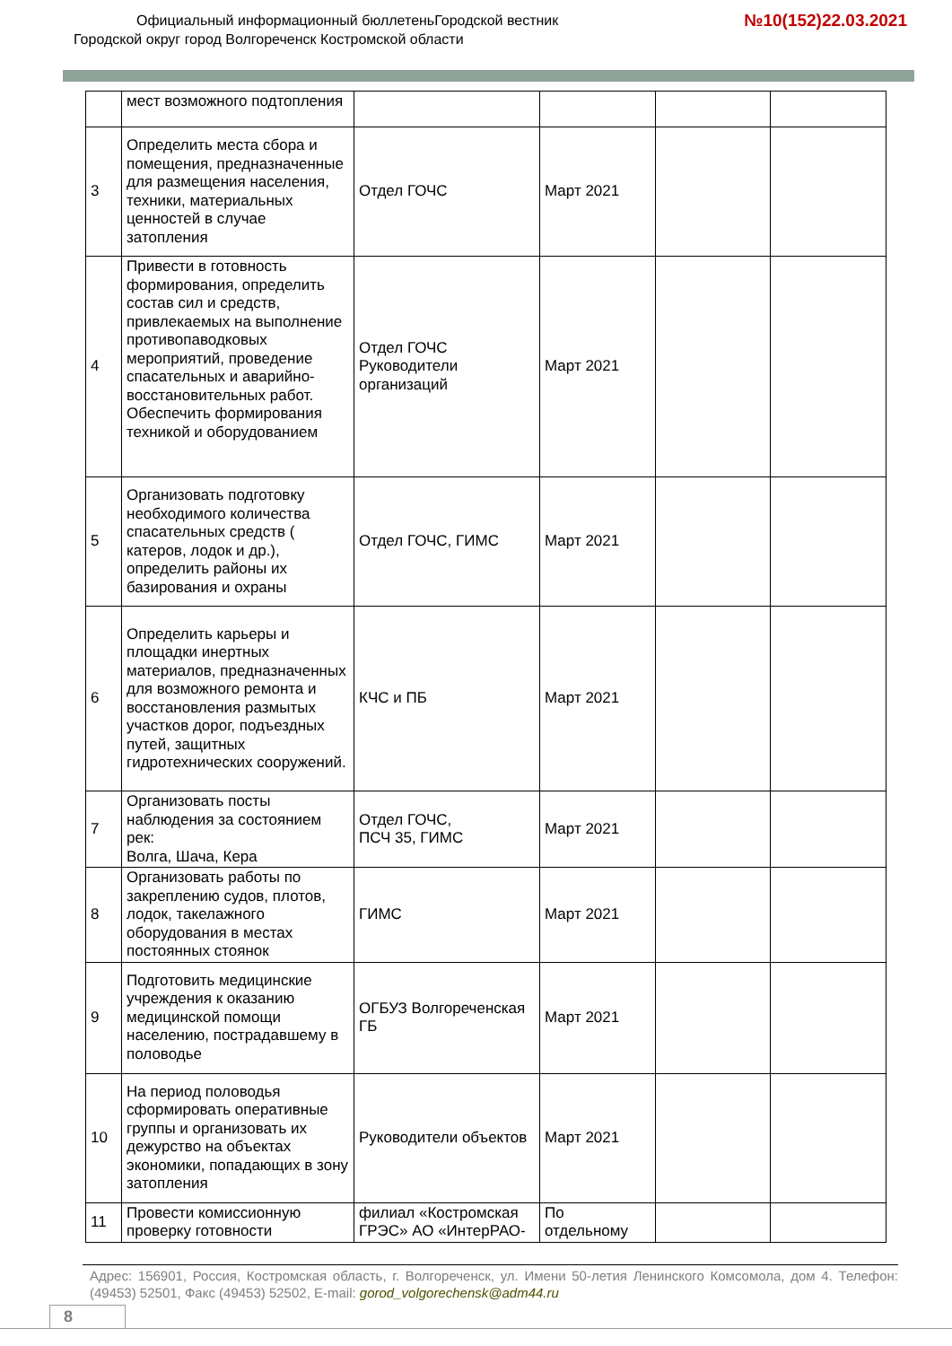Официальный информационный бюллетеньГородской вестник
Городской округ город Волгореченск Костромской области
№10(152)22.03.2021
| | мест возможного подтопления | | | | |
| 3 | Определить места сбора и помещения, предназначенные для размещения населения, техники, материальных ценностей в случае затопления | Отдел ГОЧС | Март 2021 | | |
| 4 | Привести в готовность формирования, определить состав сил и средств, привлекаемых на выполнение противопаводковых мероприятий, проведение спасательных и аварийно-восстановительных работ. Обеспечить формирования техникой и оборудованием | Отдел ГОЧС Руководители организаций | Март 2021 | | |
| 5 | Организовать подготовку необходимого количества спасательных средств ( катеров, лодок и др.), определить районы их базирования и охраны | Отдел ГОЧС, ГИМС | Март 2021 | | |
| 6 | Определить карьеры и площадки инертных материалов, предназначенных для возможного ремонта и восстановления размытых участков дорог, подъездных путей, защитных гидротехнических сооружений. | КЧС и ПБ | Март 2021 | | |
| 7 | Организовать посты наблюдения за состоянием рек: Волга, Шача, Кера | Отдел ГОЧС, ПСЧ 35, ГИМС | Март 2021 | | |
| 8 | Организовать работы по закреплению судов, плотов, лодок, такелажного оборудования в местах постоянных стоянок | ГИМС | Март 2021 | | |
| 9 | Подготовить медицинские учреждения к оказанию медицинской помощи населению, пострадавшему в половодье | ОГБУЗ Волгореченская ГБ | Март 2021 | | |
| 10 | На период половодья сформировать оперативные группы и организовать их дежурство на объектах экономики, попадающих в зону затопления | Руководители объектов | Март 2021 | | |
| 11 | Провести комиссионную проверку готовности | филиал «Костромская ГРЭС» АО «ИнтерРАО- | По отдельному | | |
Адрес: 156901, Россия, Костромская область, г. Волгореченск, ул. Имени 50-летия Ленинского Комсомола, дом 4. Телефон: (49453) 52501, Факс (49453) 52502, E-mail: gorod_volgorechensk@adm44.ru
8